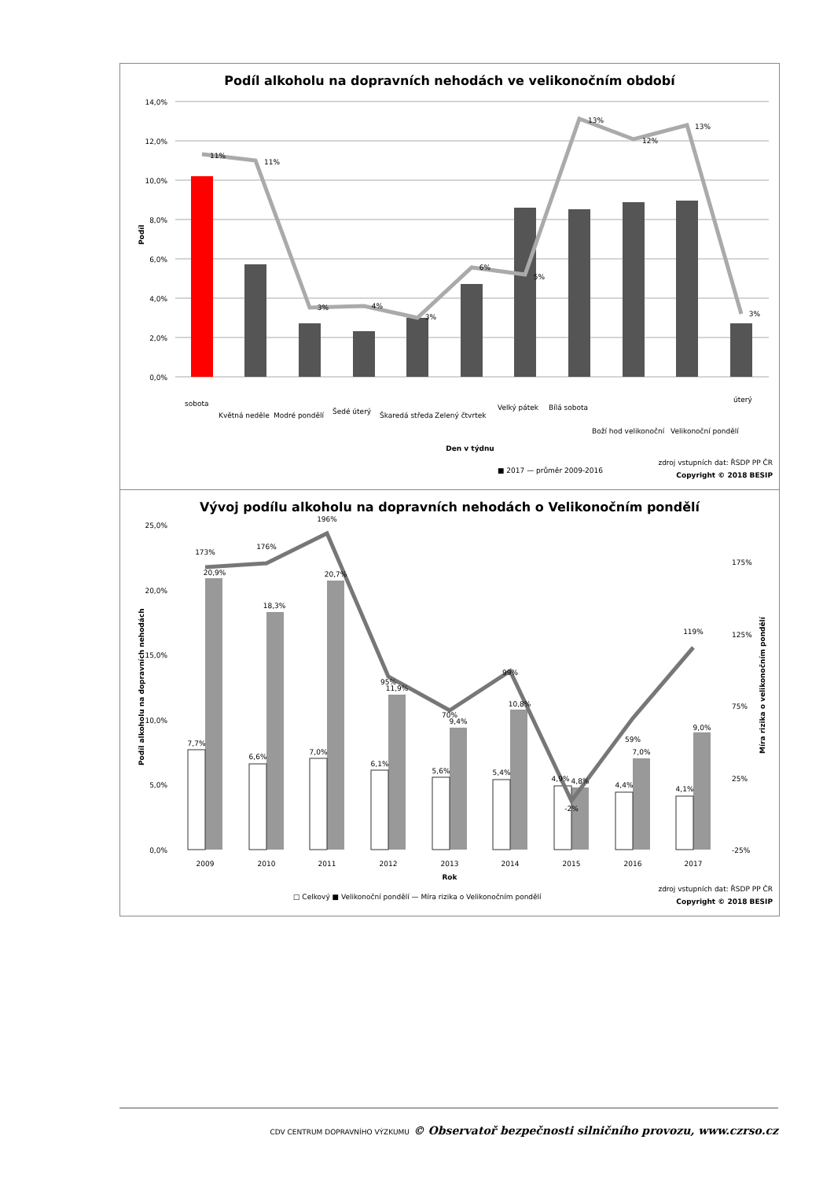Podíl alkoholu na dopravních nehodách ve velikonočním období
14,0%
12,0%
10,0%
8,0%
6,0%
4,0%
2,0%
0,0%
11%
11%
3%
4%
3%
6%
5%
13%
12%
13%
3%
sobota
Květná neděle
Modré pondělí
Šedé úterý
Škaredá středa
Zelený čtvrtek
Velký pátek
Bílá sobota
Boží hod velikonoční
Velikonoční pondělí
úterý
Den v týdnu
Podíl
■ 2017 — průměr 2009-2016
zdroj vstupních dat: ŘSDP PP ČR
Copyright © 2018 BESIP
Vývoj podílu alkoholu na dopravních nehodách o Velikonočním pondělí
25,0%
20,0%
15,0%
10,0%
5,0%
0,0%
175%
125%
75%
25%
-25%
173%
176%
196%
95%
70%
99%
-2%
59%
119%
20,9%
18,3%
20,7%
11,9%
9,4%
10,8%
4,8%
7,0%
9,0%
7,7%
6,6%
7,0%
6,1%
5,6%
5,4%
4,9%
4,4%
4,1%
2009
2010
2011
2012
2013
2014
2015
2016
2017
Rok
Podíl alkoholu na dopravních nehodách
Míra rizika o velikonočním pondělí
□ Celkový ■ Velikonoční pondělí — Míra rizika o Velikonočním pondělí
zdroj vstupních dat: ŘSDP PP ČR
Copyright © 2018 BESIP
CDV CENTRUM DOPRAVNÍHO VÝZKUMU © Observatoř bezpečnosti silničního provozu, www.czrso.cz